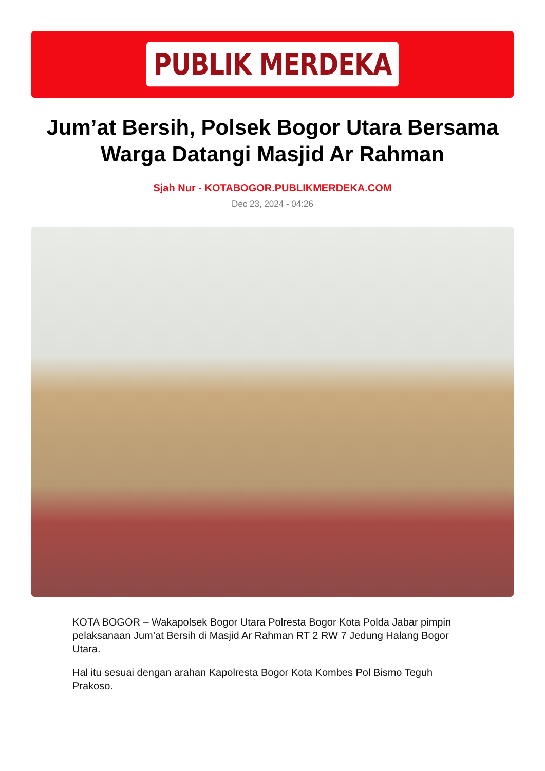PUBLIK MERDEKA
Jum’at Bersih, Polsek Bogor Utara Bersama Warga Datangi Masjid Ar Rahman
Sjah Nur - KOTABOGOR.PUBLIKMERDEKA.COM
Dec 23, 2024 - 04:26
KOTA BOGOR – Wakapolsek Bogor Utara Polresta Bogor Kota Polda Jabar pimpin pelaksanaan Jum’at Bersih di Masjid Ar Rahman RT 2 RW 7 Jedung Halang Bogor Utara.
Hal itu sesuai dengan arahan Kapolresta Bogor Kota Kombes Pol Bismo Teguh Prakoso.